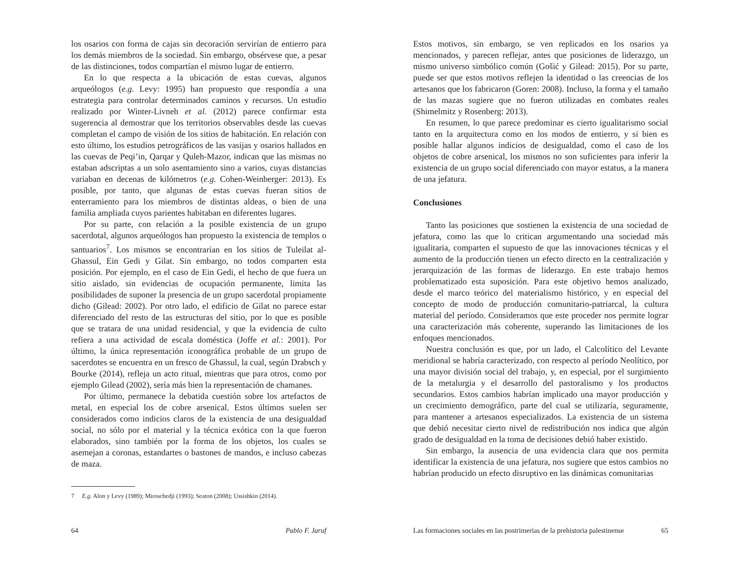los osarios con forma de cajas sin decoración servirían de entierro para los demás miembros de la sociedad. Sin embargo, obsérvese que, a pesar de las distinciones, todos compartían el mismo lugar de entierro.
En lo que respecta a la ubicación de estas cuevas, algunos arqueólogos (e.g. Levy: 1995) han propuesto que respondía a una estrategia para controlar determinados caminos y recursos. Un estudio realizado por Winter-Livneh et al. (2012) parece confirmar esta sugerencia al demostrar que los territorios observables desde las cuevas completan el campo de visión de los sitios de habitación. En relación con esto último, los estudios petrográficos de las vasijas y osarios hallados en las cuevas de Peqi’in, Qarqar y Quleh-Mazor, indican que las mismas no estaban adscriptas a un solo asentamiento sino a varios, cuyas distancias variaban en decenas de kilómetros (e.g. Cohen-Weinberger: 2013). Es posible, por tanto, que algunas de estas cuevas fueran sitios de enterramiento para los miembros de distintas aldeas, o bien de una familia ampliada cuyos parientes habitaban en diferentes lugares.
Por su parte, con relación a la posible existencia de un grupo sacerdotal, algunos arqueólogos han propuesto la existencia de templos o santuarios<sup>7</sup>. Los mismos se encontrarían en los sitios de Tuleilat al-Ghassul, Ein Gedi y Gilat. Sin embargo, no todos comparten esta posición. Por ejemplo, en el caso de Ein Gedi, el hecho de que fuera un sitio aislado, sin evidencias de ocupación permanente, limita las posibilidades de suponer la presencia de un grupo sacerdotal propiamente dicho (Gilead: 2002). Por otro lado, el edificio de Gilat no parece estar diferenciado del resto de las estructuras del sitio, por lo que es posible que se tratara de una unidad residencial, y que la evidencia de culto refiera a una actividad de escala doméstica (Joffe et al.: 2001). Por último, la única representación iconográfica probable de un grupo de sacerdotes se encuentra en un fresco de Ghassul, la cual, según Drabsch y Bourke (2014), refleja un acto ritual, mientras que para otros, como por ejemplo Gilead (2002), sería más bien la representación de chamanes.
Por último, permanece la debatida cuestión sobre los artefactos de metal, en especial los de cobre arsenical. Estos últimos suelen ser considerados como indicios claros de la existencia de una desigualdad social, no sólo por el material y la técnica exótica con la que fueron elaborados, sino también por la forma de los objetos, los cuales se asemejan a coronas, estandartes o bastones de mandos, e incluso cabezas de maza.
7 E.g. Alon y Levy (1989); Miroschedji (1993); Seaton (2008); Ussishkin (2014).
64 Pablo F. Jaruf
Estos motivos, sin embargo, se ven replicados en los osarios ya mencionados, y parecen reflejar, antes que posiciones de liderazgo, un mismo universo simbólico común (Gošić y Gilead: 2015). Por su parte, puede ser que estos motivos reflejen la identidad o las creencias de los artesanos que los fabricaron (Goren: 2008). Incluso, la forma y el tamaño de las mazas sugiere que no fueron utilizadas en combates reales (Shimelmitz y Rosenberg: 2013).
En resumen, lo que parece predominar es cierto igualitarismo social tanto en la arquitectura como en los modos de entierro, y si bien es posible hallar algunos indicios de desigualdad, como el caso de los objetos de cobre arsenical, los mismos no son suficientes para inferir la existencia de un grupo social diferenciado con mayor estatus, a la manera de una jefatura.
Conclusiones
Tanto las posiciones que sostienen la existencia de una sociedad de jefatura, como las que lo critican argumentando una sociedad más igualitaria, comparten el supuesto de que las innovaciones técnicas y el aumento de la producción tienen un efecto directo en la centralización y jerarquización de las formas de liderazgo. En este trabajo hemos problematizado esta suposición. Para este objetivo hemos analizado, desde el marco teórico del materialismo histórico, y en especial del concepto de modo de producción comunitario-patriarcal, la cultura material del período. Consideramos que este proceder nos permite lograr una caracterización más coherente, superando las limitaciones de los enfoques mencionados.
Nuestra conclusión es que, por un lado, el Calcolítico del Levante meridional se habría caracterizado, con respecto al período Neolítico, por una mayor división social del trabajo, y, en especial, por el surgimiento de la metalurgia y el desarrollo del pastoralismo y los productos secundarios. Estos cambios habrían implicado una mayor producción y un crecimiento demográfico, parte del cual se utilizaría, seguramente, para mantener a artesanos especializados. La existencia de un sistema que debió necesitar cierto nivel de redistribución nos indica que algún grado de desigualdad en la toma de decisiones debió haber existido.
Sin embargo, la ausencia de una evidencia clara que nos permita identificar la existencia de una jefatura, nos sugiere que estos cambios no habrían producido un efecto disruptivo en las dinámicas comunitarias
Las formaciones sociales en las postrimerías de la prehistoria palestinense 65